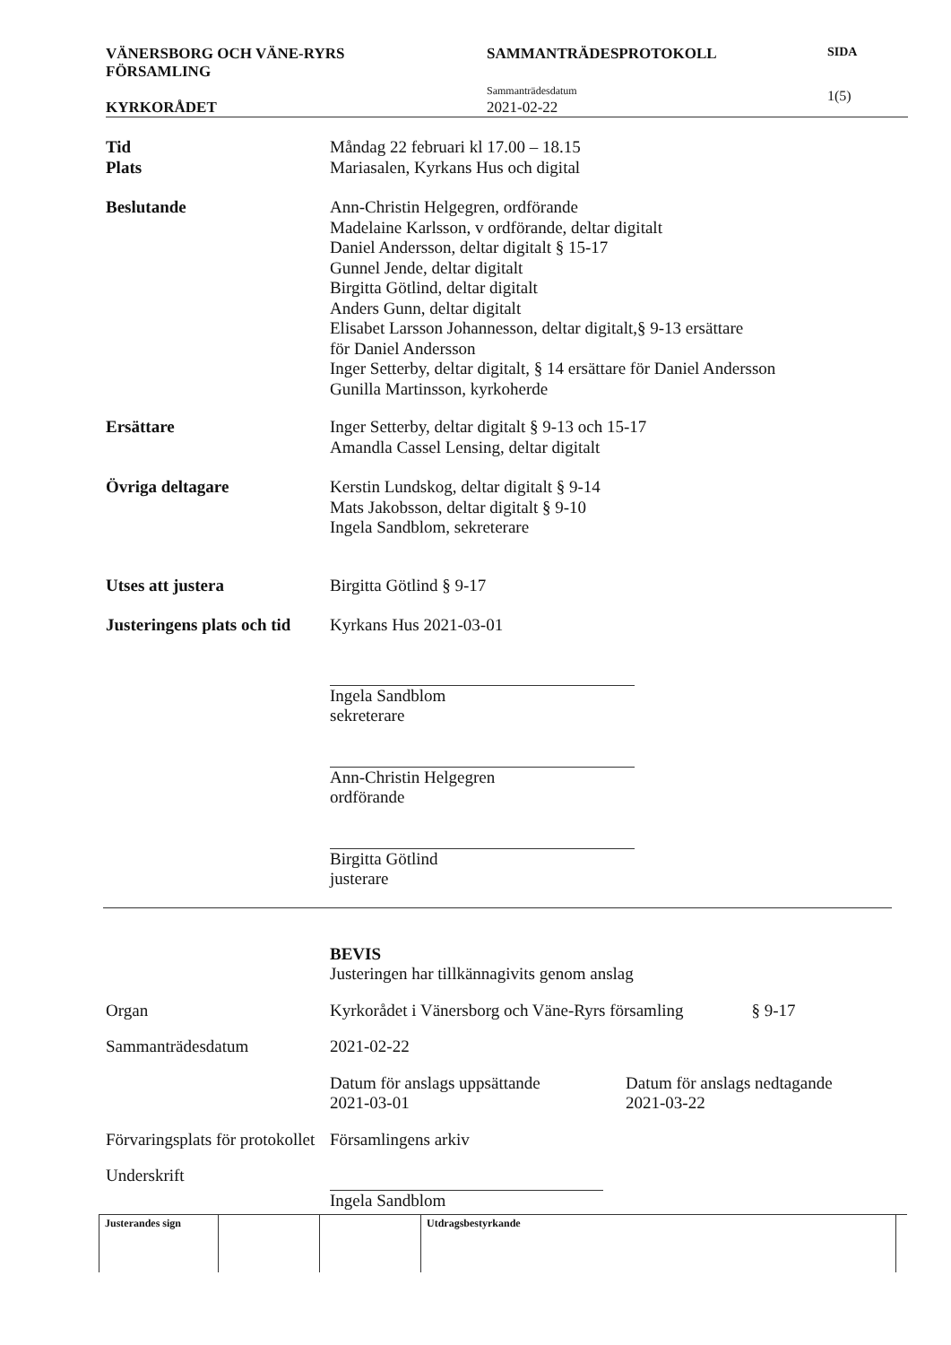VÄNERSBORG OCH VÄNE-RYRS
FÖRSAMLING
KYRKORÅDET
SAMMANTRÄDESPROTOKOLL
Sammanträdesdatum
2021-02-22
SIDA
1(5)
Tid
Plats
Måndag 22 februari kl 17.00 – 18.15
Mariasalen, Kyrkans Hus och digital
Beslutande Ann-Christin Helgegren, ordförande
Madelaine Karlsson, v ordförande, deltar digitalt
Daniel Andersson, deltar digitalt § 15-17
Gunnel Jende, deltar digitalt
Birgitta Götlind, deltar digitalt
Anders Gunn, deltar digitalt
Elisabet Larsson Johannesson, deltar digitalt,§ 9-13 ersättare
för Daniel Andersson
Inger Setterby, deltar digitalt, § 14 ersättare för Daniel Andersson
Gunilla Martinsson, kyrkoherde
Ersättare Inger Setterby, deltar digitalt § 9-13 och 15-17
Amandla Cassel Lensing, deltar digitalt
Övriga deltagare Kerstin Lundskog, deltar digitalt § 9-14
Mats Jakobsson, deltar digitalt § 9-10
Ingela Sandblom, sekreterare
Utses att justera Birgitta Götlind § 9-17
Justeringens plats och tid
Kyrkans Hus 2021-03-01
Ingela Sandblom
sekreterare
Ann-Christin Helgegren
ordförande
Birgitta Götlind
justerare
BEVIS
Justeringen har tillkännagivits genom anslag
Organ Kyrkorådet i Vänersborg och Väne-Ryrs församling § 9-17
Sammanträdesdatum 2021-02-22
Datum för anslags uppsättande
2021-03-01
Datum för anslags nedtagande
2021-03-22
Förvaringsplats för protokollet
Församlingens arkiv
Underskrift
Ingela Sandblom
| Justerandes sign | | | Utdragsbestyrkande | |